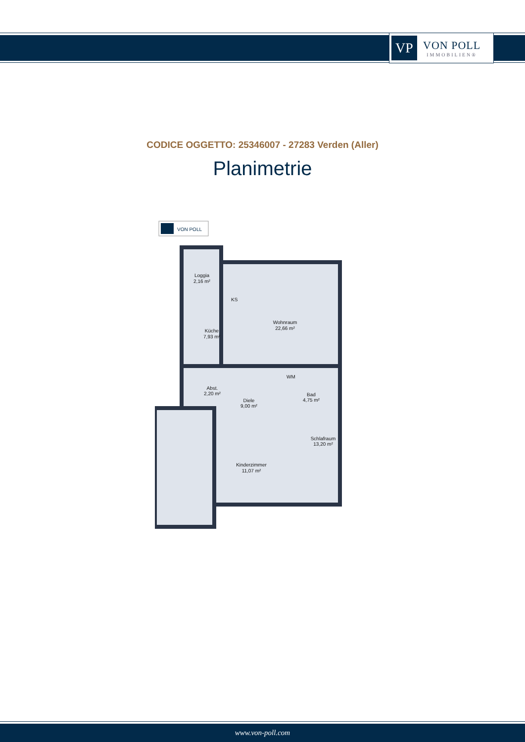VP
VON POLL
IMMOBILIEN®
CODICE OGGETTO: 25346007 - 27283 Verden (Aller)
Planimetrie
VON POLL
Loggia
2,16 m²
Küche
7,93 m²
Wohnraum
22,66 m²
Abst.
2,20 m²
Diele
9,00 m²
Bad
4,75 m²
Schlafraum
13,20 m²
Kinderzimmer
11,07 m²
KS
WM
www.von-poll.com